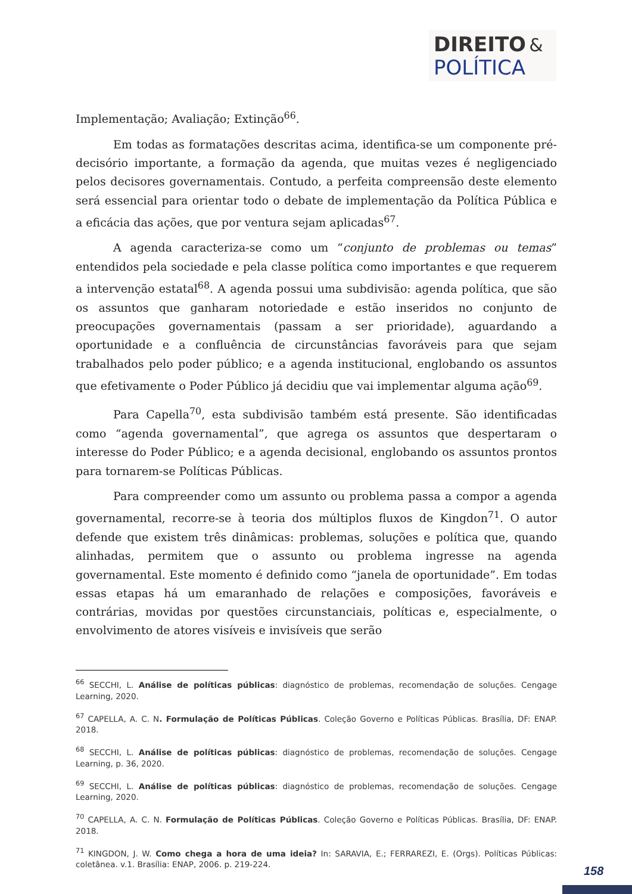DIREITO &
POLÍTICA
Implementação; Avaliação; Extinção<sup>66</sup>.
Em todas as formatações descritas acima, identifica-se um componente pré-decisório importante, a formação da agenda, que muitas vezes é negligenciado pelos decisores governamentais. Contudo, a perfeita compreensão deste elemento será essencial para orientar todo o debate de implementação da Política Pública e a eficácia das ações, que por ventura sejam aplicadas<sup>67</sup>.
A agenda caracteriza-se como um “conjunto de problemas ou temas” entendidos pela sociedade e pela classe política como importantes e que requerem a intervenção estatal<sup>68</sup>. A agenda possui uma subdivisão: agenda política, que são os assuntos que ganharam notoriedade e estão inseridos no conjunto de preocupações governamentais (passam a ser prioridade), aguardando a oportunidade e a confluência de circunstâncias favoráveis para que sejam trabalhados pelo poder público; e a agenda institucional, englobando os assuntos que efetivamente o Poder Público já decidiu que vai implementar alguma ação<sup>69</sup>.
Para Capella<sup>70</sup>, esta subdivisão também está presente. São identificadas como “agenda governamental”, que agrega os assuntos que despertaram o interesse do Poder Público; e a agenda decisional, englobando os assuntos prontos para tornarem-se Políticas Públicas.
Para compreender como um assunto ou problema passa a compor a agenda governamental, recorre-se à teoria dos múltiplos fluxos de Kingdon<sup>71</sup>. O autor defende que existem três dinâmicas: problemas, soluções e política que, quando alinhadas, permitem que o assunto ou problema ingresse na agenda governamental. Este momento é definido como “janela de oportunidade”. Em todas essas etapas há um emaranhado de relações e composições, favoráveis e contrárias, movidas por questões circunstanciais, políticas e, especialmente, o envolvimento de atores visíveis e invisíveis que serão
<sup>66</sup> SECCHI, L. Análise de políticas públicas: diagnóstico de problemas, recomendação de soluções. Cengage Learning, 2020.
<sup>67</sup> CAPELLA, A. C. N. Formulação de Políticas Públicas. Coleção Governo e Políticas Públicas. Brasília, DF: ENAP. 2018.
<sup>68</sup> SECCHI, L. Análise de políticas públicas: diagnóstico de problemas, recomendação de soluções. Cengage Learning, p. 36, 2020.
<sup>69</sup> SECCHI, L. Análise de políticas públicas: diagnóstico de problemas, recomendação de soluções. Cengage Learning, 2020.
<sup>70</sup> CAPELLA, A. C. N. Formulação de Políticas Públicas. Coleção Governo e Políticas Públicas. Brasília, DF: ENAP. 2018.
<sup>71</sup> KINGDON, J. W. Como chega a hora de uma ideia? In: SARAVIA, E.; FERRAREZI, E. (Orgs). Políticas Públicas: coletânea. v.1. Brasília: ENAP, 2006. p. 219-224.
158